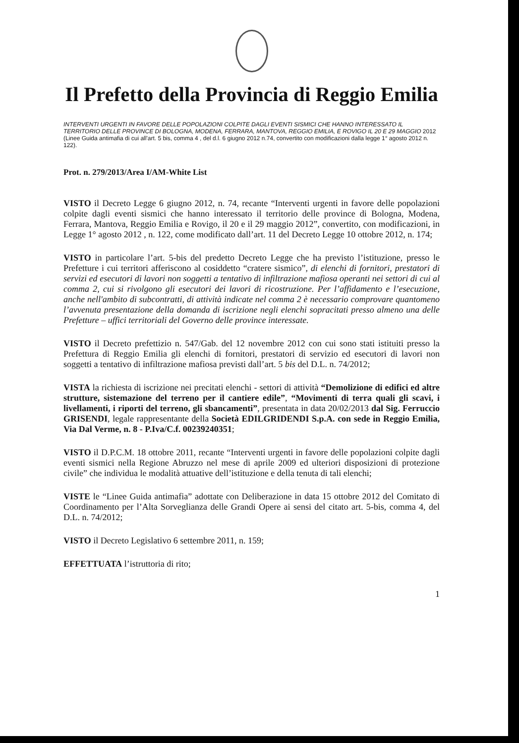Il Prefetto della Provincia di Reggio Emilia
INTERVENTI URGENTI IN FAVORE DELLE POPOLAZIONI COLPITE DAGLI EVENTI SISMICI CHE HANNO INTERESSATO IL TERRITORIO DELLE PROVINCE DI BOLOGNA, MODENA, FERRARA, MANTOVA, REGGIO EMILIA, E ROVIGO IL 20 E 29 MAGGIO 2012 (Linee Guida antimafia di cui all'art. 5 bis, comma 4 , del d.l. 6 giugno 2012 n.74, convertito con modificazioni dalla legge 1° agosto 2012 n. 122).
Prot. n. 279/2013/Area I/AM-White List
VISTO il Decreto Legge 6 giugno 2012, n. 74, recante “Interventi urgenti in favore delle popolazioni colpite dagli eventi sismici che hanno interessato il territorio delle province di Bologna, Modena, Ferrara, Mantova, Reggio Emilia e Rovigo, il 20 e il 29 maggio 2012”, convertito, con modificazioni, in Legge 1° agosto 2012 , n. 122, come modificato dall’art. 11 del Decreto Legge 10 ottobre 2012, n. 174;
VISTO in particolare l’art. 5-bis del predetto Decreto Legge che ha previsto l’istituzione, presso le Prefetture i cui territori afferiscono al cosiddetto “cratere sismico”, di elenchi di fornitori, prestatori di servizi ed esecutori di lavori non soggetti a tentativo di infiltrazione mafiosa operanti nei settori di cui al comma 2, cui si rivolgono gli esecutori dei lavori di ricostruzione. Per l’affidamento e l’esecuzione, anche nell'ambito di subcontratti, di attività indicate nel comma 2 è necessario comprovare quantomeno l’avvenuta presentazione della domanda di iscrizione negli elenchi sopracitati presso almeno una delle Prefetture – uffici territoriali del Governo delle province interessate.
VISTO il Decreto prefettizio n. 547/Gab. del 12 novembre 2012 con cui sono stati istituiti presso la Prefettura di Reggio Emilia gli elenchi di fornitori, prestatori di servizio ed esecutori di lavori non soggetti a tentativo di infiltrazione mafiosa previsti dall’art. 5 bis del D.L. n. 74/2012;
VISTA la richiesta di iscrizione nei precitati elenchi - settori di attività “Demolizione di edifici ed altre strutture, sistemazione del terreno per il cantiere edile”, “Movimenti di terra quali gli scavi, i livellamenti, i riporti del terreno, gli sbancamenti”, presentata in data 20/02/2013 dal Sig. Ferruccio GRISENDI, legale rappresentante della Società EDILGRIDENDI S.p.A. con sede in Reggio Emilia, Via Dal Verme, n. 8 - P.Iva/C.f. 00239240351;
VISTO il D.P.C.M. 18 ottobre 2011, recante “Interventi urgenti in favore delle popolazioni colpite dagli eventi sismici nella Regione Abruzzo nel mese di aprile 2009 ed ulteriori disposizioni di protezione civile” che individua le modalità attuative dell’istituzione e della tenuta di tali elenchi;
VISTE le “Linee Guida antimafia” adottate con Deliberazione in data 15 ottobre 2012 del Comitato di Coordinamento per l’Alta Sorveglianza delle Grandi Opere ai sensi del citato art. 5-bis, comma 4, del D.L. n. 74/2012;
VISTO il Decreto Legislativo 6 settembre 2011, n. 159;
EFFETTUATA l’istruttoria di rito;
1